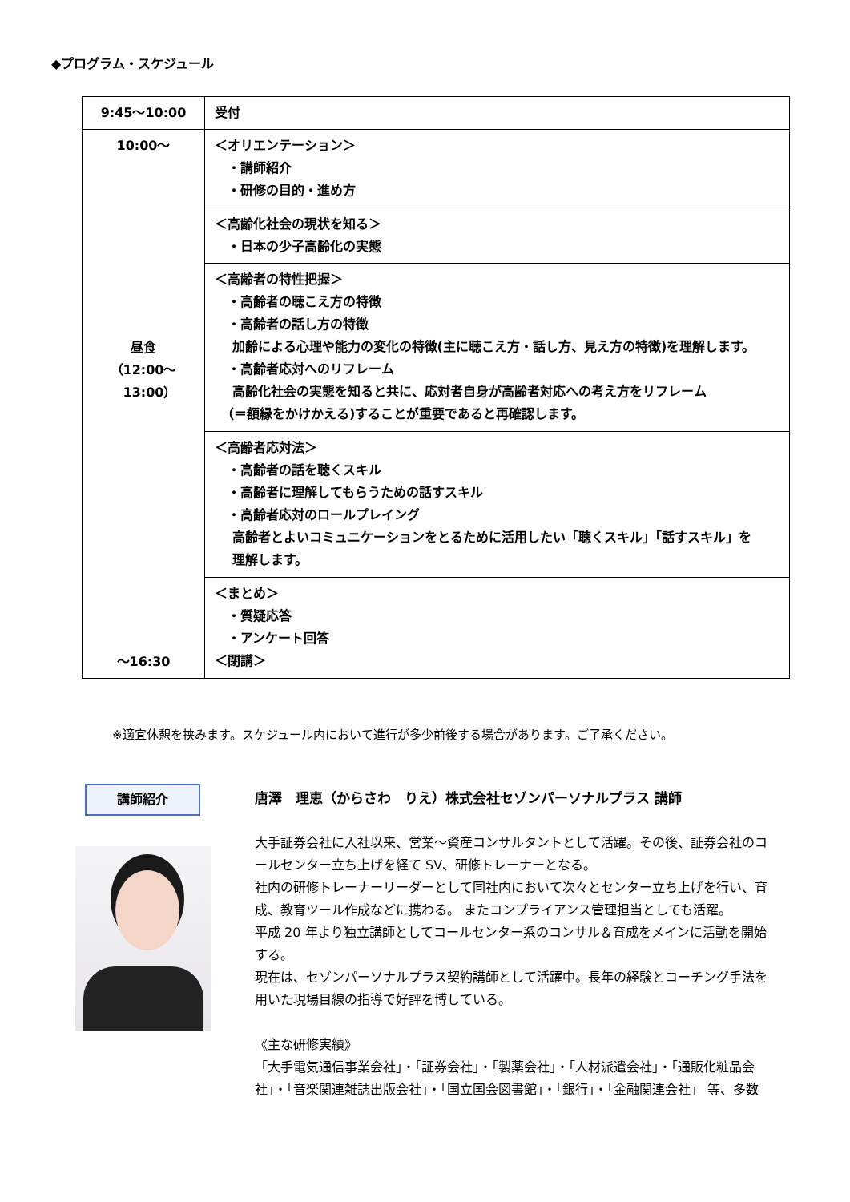◆プログラム・スケジュール
| 9:45～10:00 | 受付 |
| 10:00～ 昼食 （12:00～ 13:00） ～16:30 | ＜オリエンテーション＞ ・講師紹介 ・研修の目的・進め方 |
| | ＜高齢化社会の現状を知る＞ ・日本の少子高齢化の実態 |
| | ＜高齢者の特性把握＞ ・高齢者の聴こえ方の特徴 ・高齢者の話し方の特徴 加齢による心理や能力の変化の特徴(主に聴こえ方・話し方、見え方の特徴)を理解します。 ・高齢者応対へのリフレーム 高齢化社会の実態を知ると共に、応対者自身が高齢者対応への考え方をリフレーム （＝額縁をかけかえる)することが重要であると再確認します。 |
| | ＜高齢者応対法＞ ・高齢者の話を聴くスキル ・高齢者に理解してもらうための話すスキル ・高齢者応対のロールプレイング 高齢者とよいコミュニケーションをとるために活用したい「聴くスキル」「話すスキル」を 理解します。 |
| | ＜まとめ＞ ・質疑応答 ・アンケート回答 ＜閉講＞ |
※適宜休憩を挟みます。スケジュール内において進行が多少前後する場合があります。ご了承ください。
講師紹介
唐澤　理恵（からさわ　りえ）株式会社セゾンパーソナルプラス 講師
大手証券会社に入社以来、営業～資産コンサルタントとして活躍。その後、証券会社のコールセンター立ち上げを経て SV、研修トレーナーとなる。
社内の研修トレーナーリーダーとして同社内において次々とセンター立ち上げを行い、育成、教育ツール作成などに携わる。 またコンプライアンス管理担当としても活躍。
平成 20 年より独立講師としてコールセンター系のコンサル＆育成をメインに活動を開始する。
現在は、セゾンパーソナルプラス契約講師として活躍中。長年の経験とコーチング手法を用いた現場目線の指導で好評を博している。
《主な研修実績》
「大手電気通信事業会社」・「証券会社」・「製薬会社」・「人材派遣会社」・「通販化粧品会社」・「音楽関連雑誌出版会社」・「国立国会図書館」・「銀行」・「金融関連会社」 等、多数